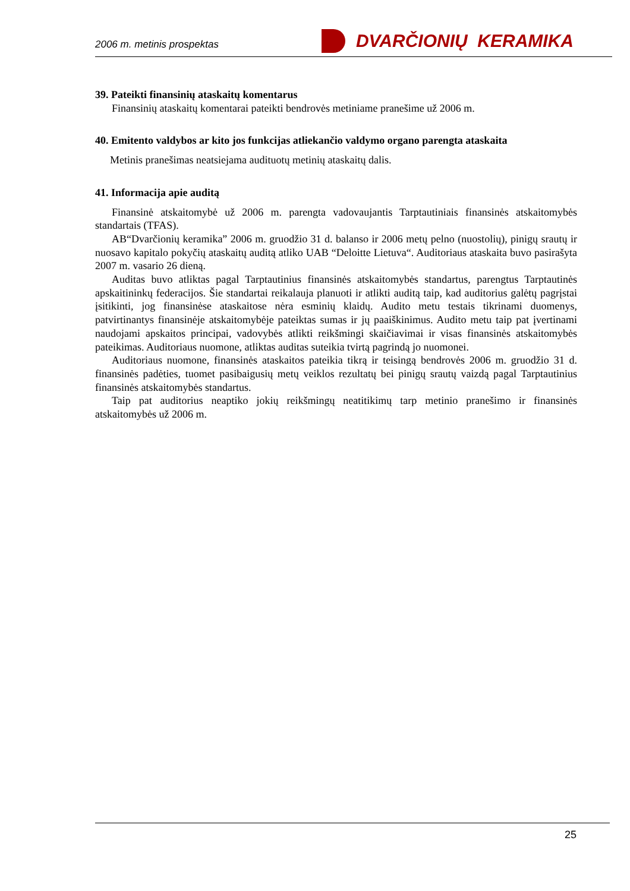2006 m. metinis prospektas DVARČIONIŲ KERAMIKA
39. Pateikti finansinių ataskaitų komentarus
Finansinių ataskaitų komentarai pateikti bendrovės metiniame pranešime už 2006 m.
40. Emitento valdybos ar kito jos funkcijas atliekančio valdymo organo parengta ataskaita
Metinis pranešimas neatsiejama audituotų metinių ataskaitų dalis.
41. Informacija apie auditą
Finansinė atskaitomybė už 2006 m. parengta vadovaujantis Tarptautiniais finansinės atskaitomybės standartais (TFAS).
AB“Dvarčionių keramika” 2006 m. gruodžio 31 d. balanso ir 2006 metų pelno (nuostolių), pinigų srautų ir nuosavo kapitalo pokyčių ataskaitų auditą atliko UAB “Deloitte Lietuva“. Auditoriaus ataskaita buvo pasirašyta 2007 m. vasario 26 dieną.
Auditas buvo atliktas pagal Tarptautinius finansinės atskaitomybės standartus, parengtus Tarptautinės apskaitininkų federacijos. Šie standartai reikalauja planuoti ir atlikti auditą taip, kad auditorius galėtų pagrįstai įsitikinti, jog finansinėse ataskaitose nėra esminių klaidų. Audito metu testais tikrinami duomenys, patvirtinantys finansinėje atskaitomybėje pateiktas sumas ir jų paaiškinimus. Audito metu taip pat įvertinami naudojami apskaitos principai, vadovybės atlikti reikšmingi skaičiavimai ir visas finansinės atskaitomybės pateikimas. Auditoriaus nuomone, atliktas auditas suteikia tvirtą pagrindą jo nuomonei.
Auditoriaus nuomone, finansinės ataskaitos pateikia tikrą ir teisingą bendrovės 2006 m. gruodžio 31 d. finansinės padėties, tuomet pasibaigusių metų veiklos rezultatų bei pinigų srautų vaizdą pagal Tarptautinius finansinės atskaitomybės standartus.
Taip pat auditorius neaptiko jokių reikšmingų neatitikimų tarp metinio pranešimo ir finansinės atskaitomybės už 2006 m.
25